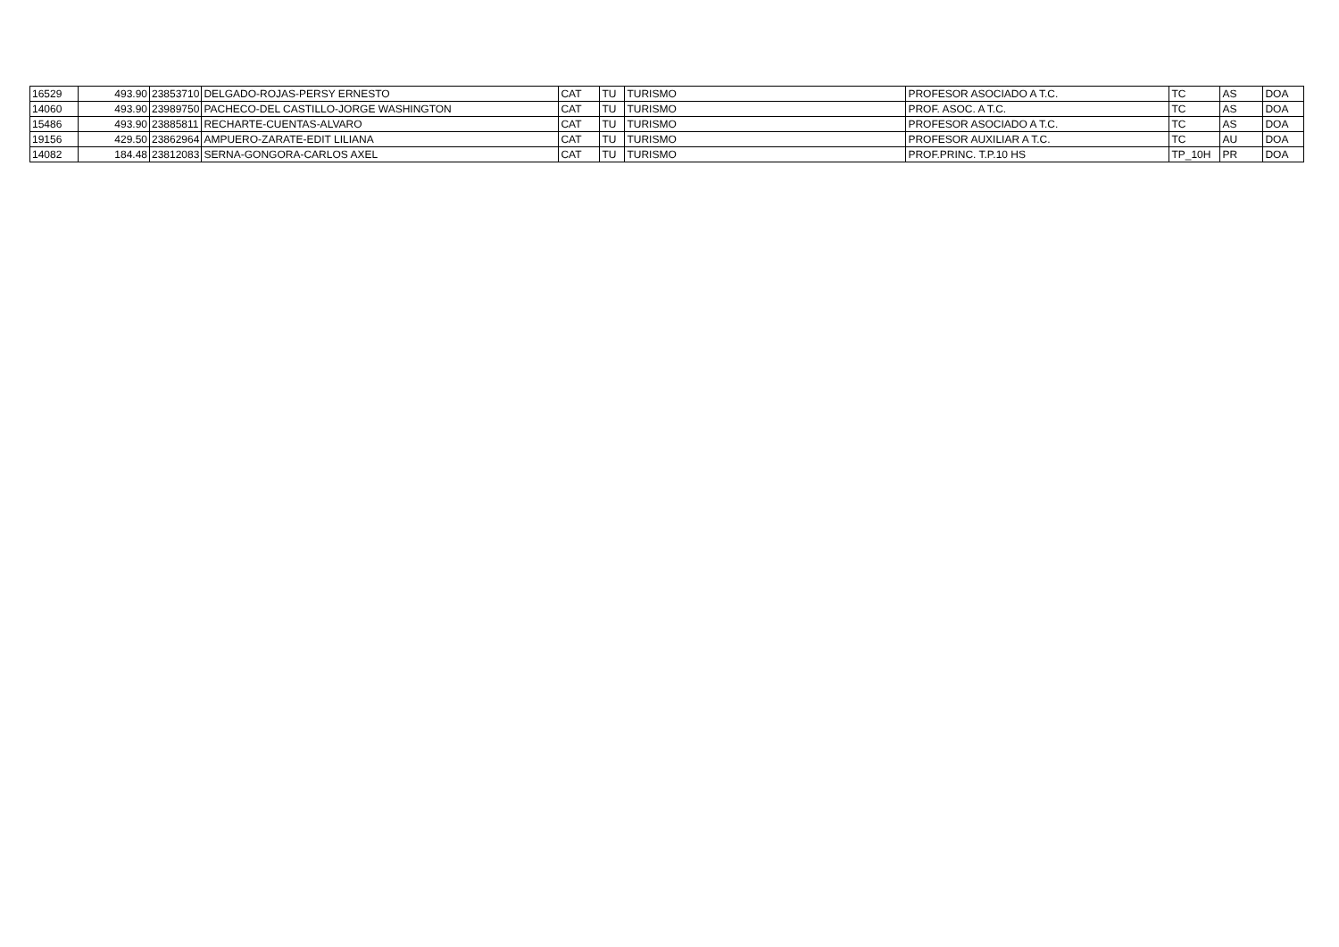| 16529 | 493.90 | 23853710 | DELGADO-ROJAS-PERSY ERNESTO | CAT | TU | TURISMO | PROFESOR ASOCIADO A T.C. | TC | AS | DOA |
| 14060 | 493.90 | 23989750 | PACHECO-DEL CASTILLO-JORGE WASHINGTON | CAT | TU | TURISMO | PROF. ASOC. A T.C. | TC | AS | DOA |
| 15486 | 493.90 | 23885811 | RECHARTE-CUENTAS-ALVARO | CAT | TU | TURISMO | PROFESOR ASOCIADO A T.C. | TC | AS | DOA |
| 19156 | 429.50 | 23862964 | AMPUERO-ZARATE-EDIT LILIANA | CAT | TU | TURISMO | PROFESOR AUXILIAR A T.C. | TC | AU | DOA |
| 14082 | 184.48 | 23812083 | SERNA-GONGORA-CARLOS AXEL | CAT | TU | TURISMO | PROF.PRINC. T.P.10 HS | TP_10H | PR | DOA |